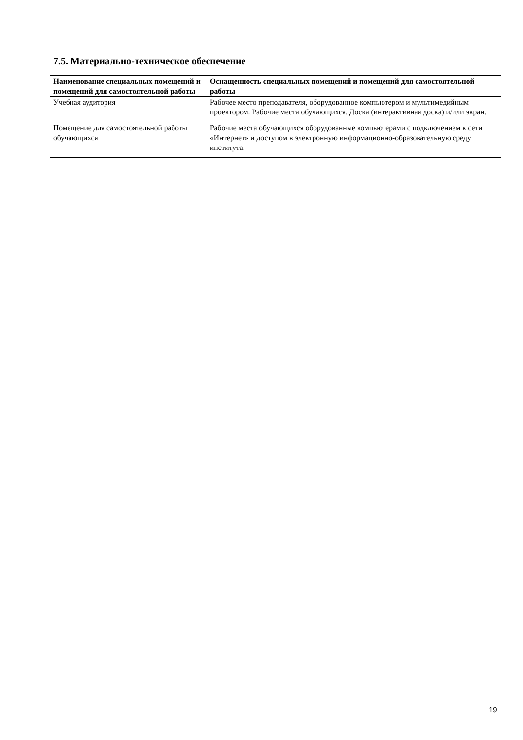7.5. Материально-техническое обеспечение
| Наименование специальных помещений и помещений для самостоятельной работы | Оснащенность специальных помещений и помещений для самостоятельной работы |
| --- | --- |
| Учебная аудитория | Рабочее место преподавателя, оборудованное компьютером и мультимедийным проектором. Рабочие места обучающихся. Доска (интерактивная доска) и/или экран. |
| Помещение для самостоятельной работы обучающихся | Рабочие места обучающихся оборудованные компьютерами с подключением к сети «Интернет» и доступом в электронную информационно-образовательную среду института. |
19